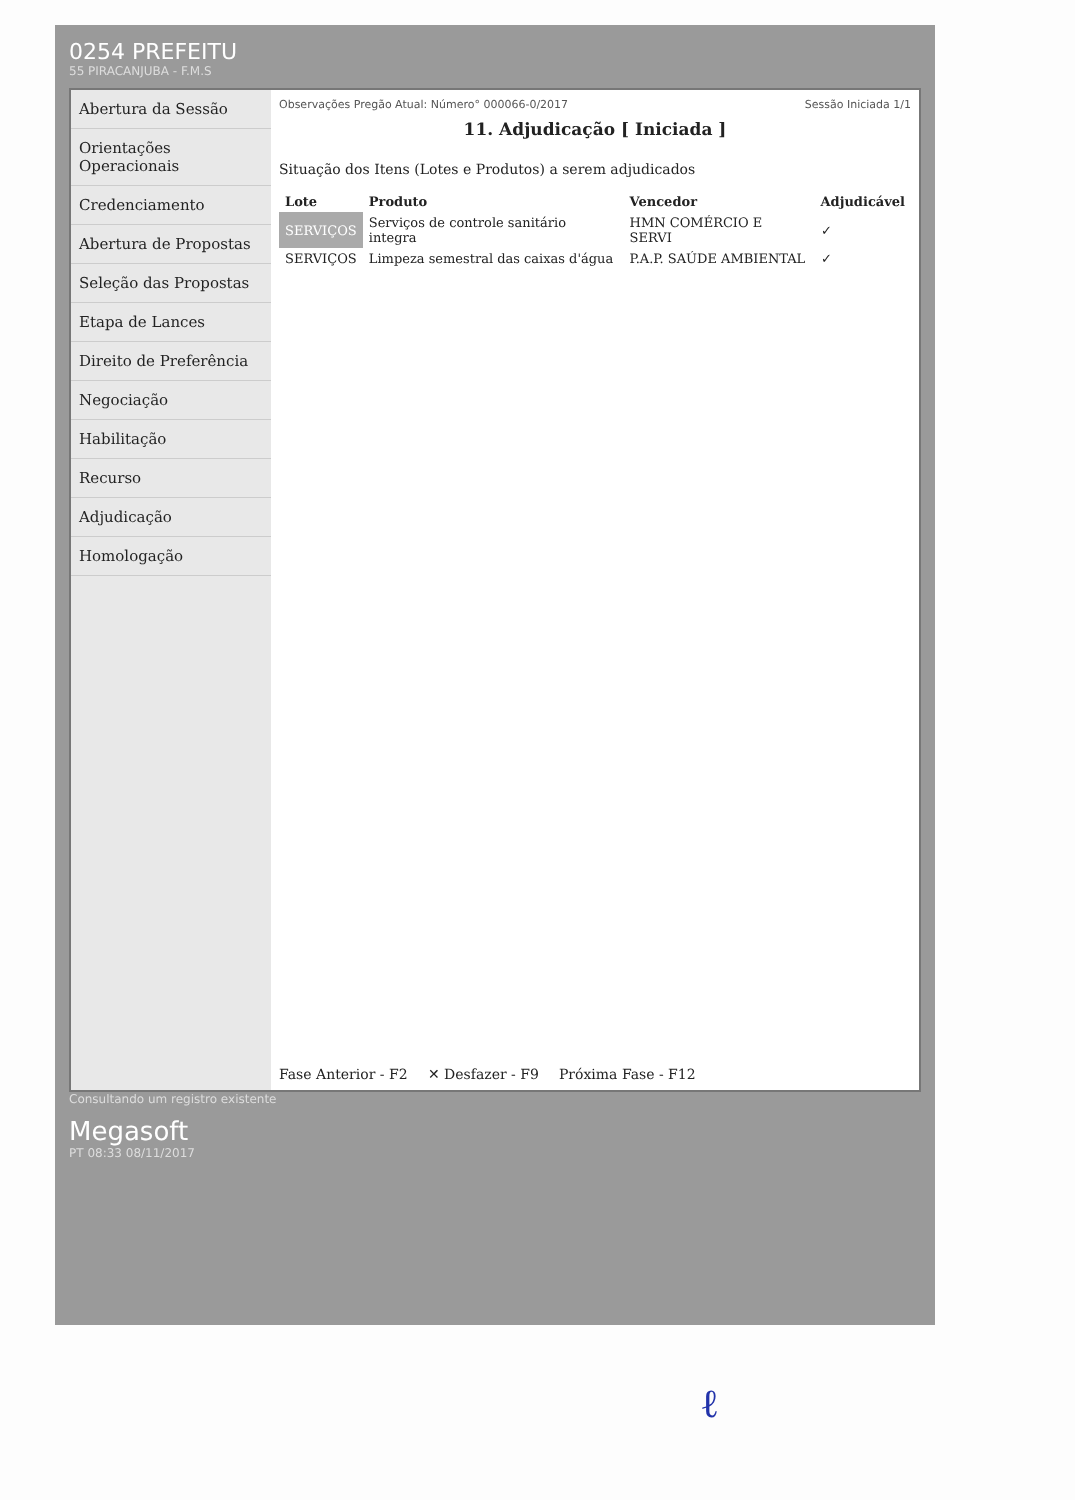0254 PREFEITU
55 PIRACANJUBA - F.M.S
Abertura da Sessão
Orientações Operacionais
Credenciamento
Abertura de Propostas
Seleção das Propostas
Etapa de Lances
Direito de Preferência
Negociação
Habilitação
Recurso
Adjudicação
Homologação
Observações Pregão Atual: Número° 000066-0/2017 Sessão Iniciada 1/1
11. Adjudicação [ Iniciada ]
Situação dos Itens (Lotes e Produtos) a serem adjudicados
| Lote | Produto | Vencedor | Adjudicável |
| --- | --- | --- | --- |
| SERVIÇOS | Serviços de controle sanitário integra | HMN COMÉRCIO E SERVI | ✓ |
| SERVIÇOS | Limpeza semestral das caixas d'água | P.A.P. SAÚDE AMBIENTAL | ✓ |
Fase Anterior - F2 ✕ Desfazer - F9 Próxima Fase - F12
Consultando um registro existente
Megasoft
PT 08:33 08/11/2017
ℓ